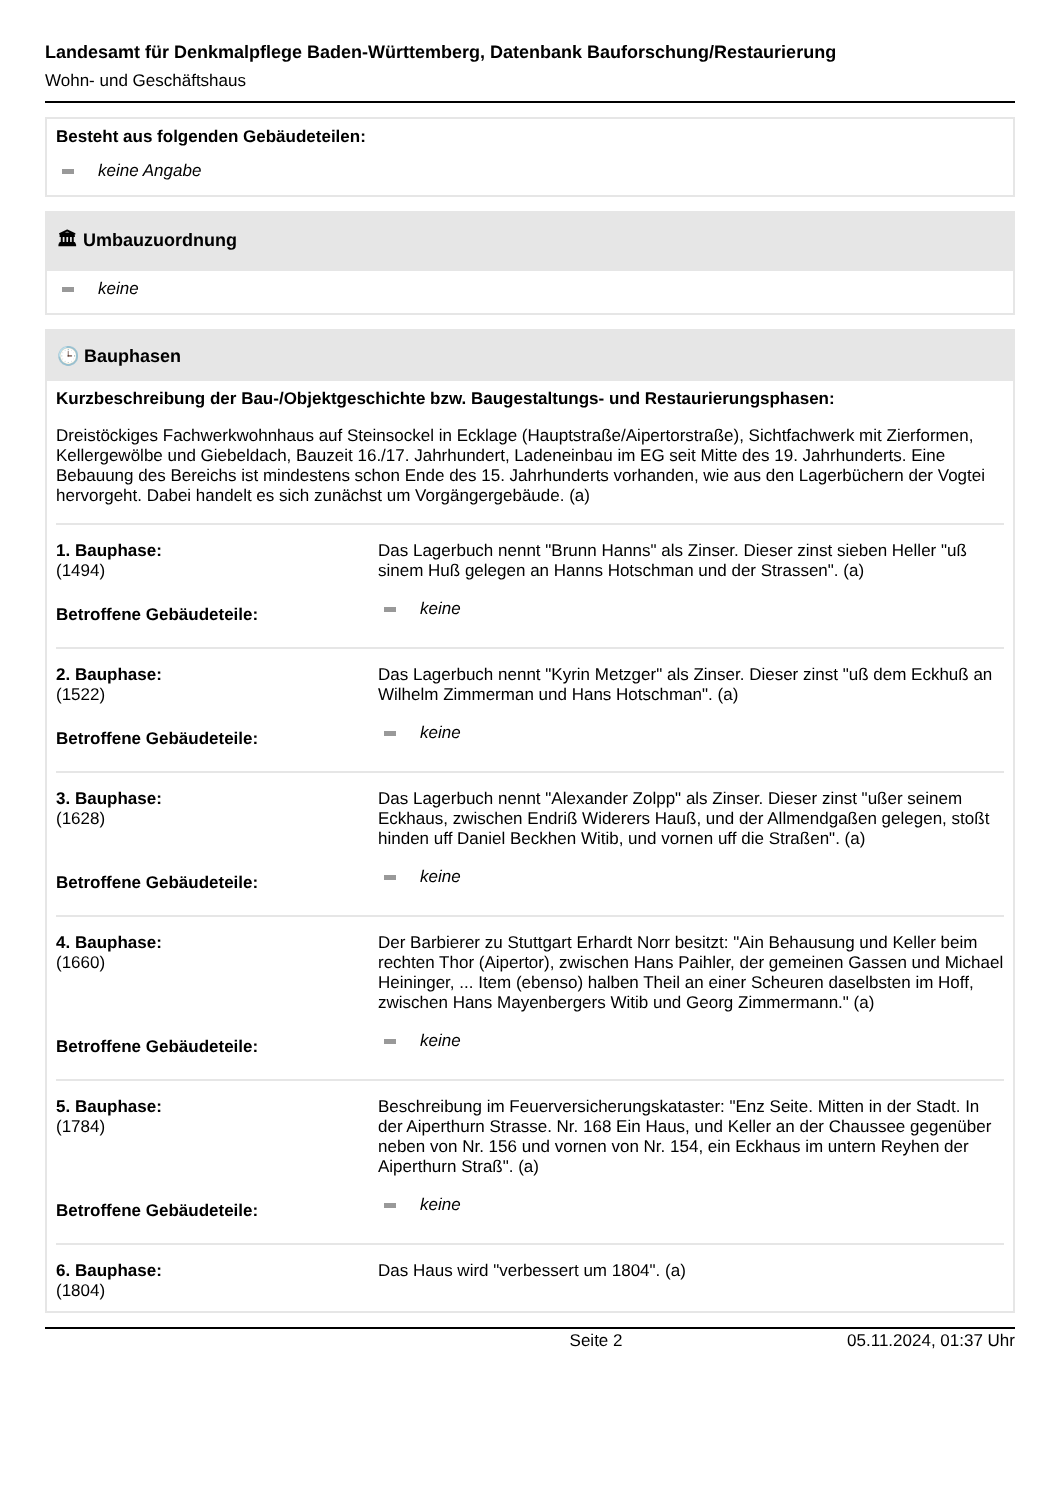Landesamt für Denkmalpflege Baden-Württemberg, Datenbank Bauforschung/Restaurierung
Wohn- und Geschäftshaus
Besteht aus folgenden Gebäudeteilen:
keine Angabe
🏛 Umbauzuordnung
keine
🕒 Bauphasen
Kurzbeschreibung der Bau-/Objektgeschichte bzw. Baugestaltungs- und Restaurierungsphasen:
Dreistöckiges Fachwerkwohnhaus auf Steinsockel in Ecklage (Hauptstraße/Aipertorstraße), Sichtfachwerk mit Zierformen, Kellergewölbe und Giebeldach, Bauzeit 16./17. Jahrhundert, Ladeneinbau im EG seit Mitte des 19. Jahrhunderts. Eine Bebauung des Bereichs ist mindestens schon Ende des 15. Jahrhunderts vorhanden, wie aus den Lagerbüchern der Vogtei hervorgeht. Dabei handelt es sich zunächst um Vorgängergebäude. (a)
| 1. Bauphase: (1494) | Das Lagerbuch nennt "Brunn Hanns" als Zinser. Dieser zinst sieben Heller "uß sinem Huß gelegen an Hanns Hotschman und der Strassen". (a) |
| Betroffene Gebäudeteile: | keine |
| 2. Bauphase: (1522) | Das Lagerbuch nennt "Kyrin Metzger" als Zinser. Dieser zinst "uß dem Eckhuß an Wilhelm Zimmerman und Hans Hotschman". (a) |
| Betroffene Gebäudeteile: | keine |
| 3. Bauphase: (1628) | Das Lagerbuch nennt "Alexander Zolpp" als Zinser. Dieser zinst "ußer seinem Eckhaus, zwischen Endriß Widerers Hauß, und der Allmendgaßen gelegen, stoßt hinden uff Daniel Beckhen Witib, und vornen uff die Straßen". (a) |
| Betroffene Gebäudeteile: | keine |
| 4. Bauphase: (1660) | Der Barbierer zu Stuttgart Erhardt Norr besitzt: "Ain Behausung und Keller beim rechten Thor (Aipertor), zwischen Hans Paihler, der gemeinen Gassen und Michael Heininger, ... Item (ebenso) halben Theil an einer Scheuren daselbsten im Hoff, zwischen Hans Mayenbergers Witib und Georg Zimmermann." (a) |
| Betroffene Gebäudeteile: | keine |
| 5. Bauphase: (1784) | Beschreibung im Feuerversicherungskataster: "Enz Seite. Mitten in der Stadt. In der Aiperthurn Strasse. Nr. 168 Ein Haus, und Keller an der Chaussee gegenüber neben von Nr. 156 und vornen von Nr. 154, ein Eckhaus im untern Reyhen der Aiperthurn Straß". (a) |
| Betroffene Gebäudeteile: | keine |
| 6. Bauphase: (1804) | Das Haus wird "verbessert um 1804". (a) |
Seite 2 05.11.2024, 01:37 Uhr